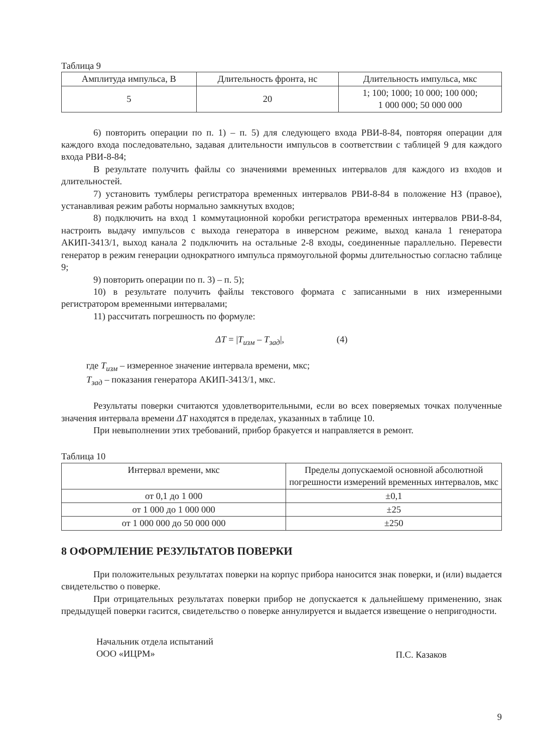Таблица 9
| Амплитуда импульса, В | Длительность фронта, нс | Длительность импульса, мкс |
| --- | --- | --- |
| 5 | 20 | 1; 100; 1000; 10 000; 100 000; 1 000 000; 50 000 000 |
6) повторить операции по п. 1) – п. 5) для следующего входа РВИ-8-84, повторяя операции для каждого входа последовательно, задавая длительности импульсов в соответствии с таблицей 9 для каждого входа РВИ-8-84;
В результате получить файлы со значениями временных интервалов для каждого из входов и длительностей.
7) установить тумблеры регистратора временных интервалов РВИ-8-84 в положение НЗ (правое), устанавливая режим работы нормально замкнутых входов;
8) подключить на вход 1 коммутационной коробки регистратора временных интервалов РВИ-8-84, настроить выдачу импульсов с выхода генератора в инверсном режиме, выход канала 1 генератора АКИП-3413/1, выход канала 2 подключить на остальные 2-8 входы, соединенные параллельно. Перевести генератор в режим генерации однократного импульса прямоугольной формы длительностью согласно таблице 9;
9) повторить операции по п. 3) – п. 5);
10) в результате получить файлы текстового формата с записанными в них измеренными регистратором временными интервалами;
11) рассчитать погрешность по формуле:
ΔT = |T<sub>изм</sub> – T<sub>зад</sub>|, (4)
где T<sub>изм</sub> – измеренное значение интервала времени, мкс;
T<sub>зад</sub> – показания генератора АКИП-3413/1, мкс.
Результаты поверки считаются удовлетворительными, если во всех поверяемых точках полученные значения интервала времени ΔT находятся в пределах, указанных в таблице 10.
При невыполнении этих требований, прибор бракуется и направляется в ремонт.
Таблица 10
| Интервал времени, мкс | Пределы допускаемой основной абсолютной погрешности измерений временных интервалов, мкс |
| --- | --- |
| от 0,1 до 1 000 | ±0,1 |
| от 1 000 до 1 000 000 | ±25 |
| от 1 000 000 до 50 000 000 | ±250 |
8 ОФОРМЛЕНИЕ РЕЗУЛЬТАТОВ ПОВЕРКИ
При положительных результатах поверки на корпус прибора наносится знак поверки, и (или) выдается свидетельство о поверке.
При отрицательных результатах поверки прибор не допускается к дальнейшему применению, знак предыдущей поверки гасится, свидетельство о поверке аннулируется и выдается извещение о непригодности.
Начальник отдела испытаний
ООО «ИЦРМ»
П.С. Казаков
9